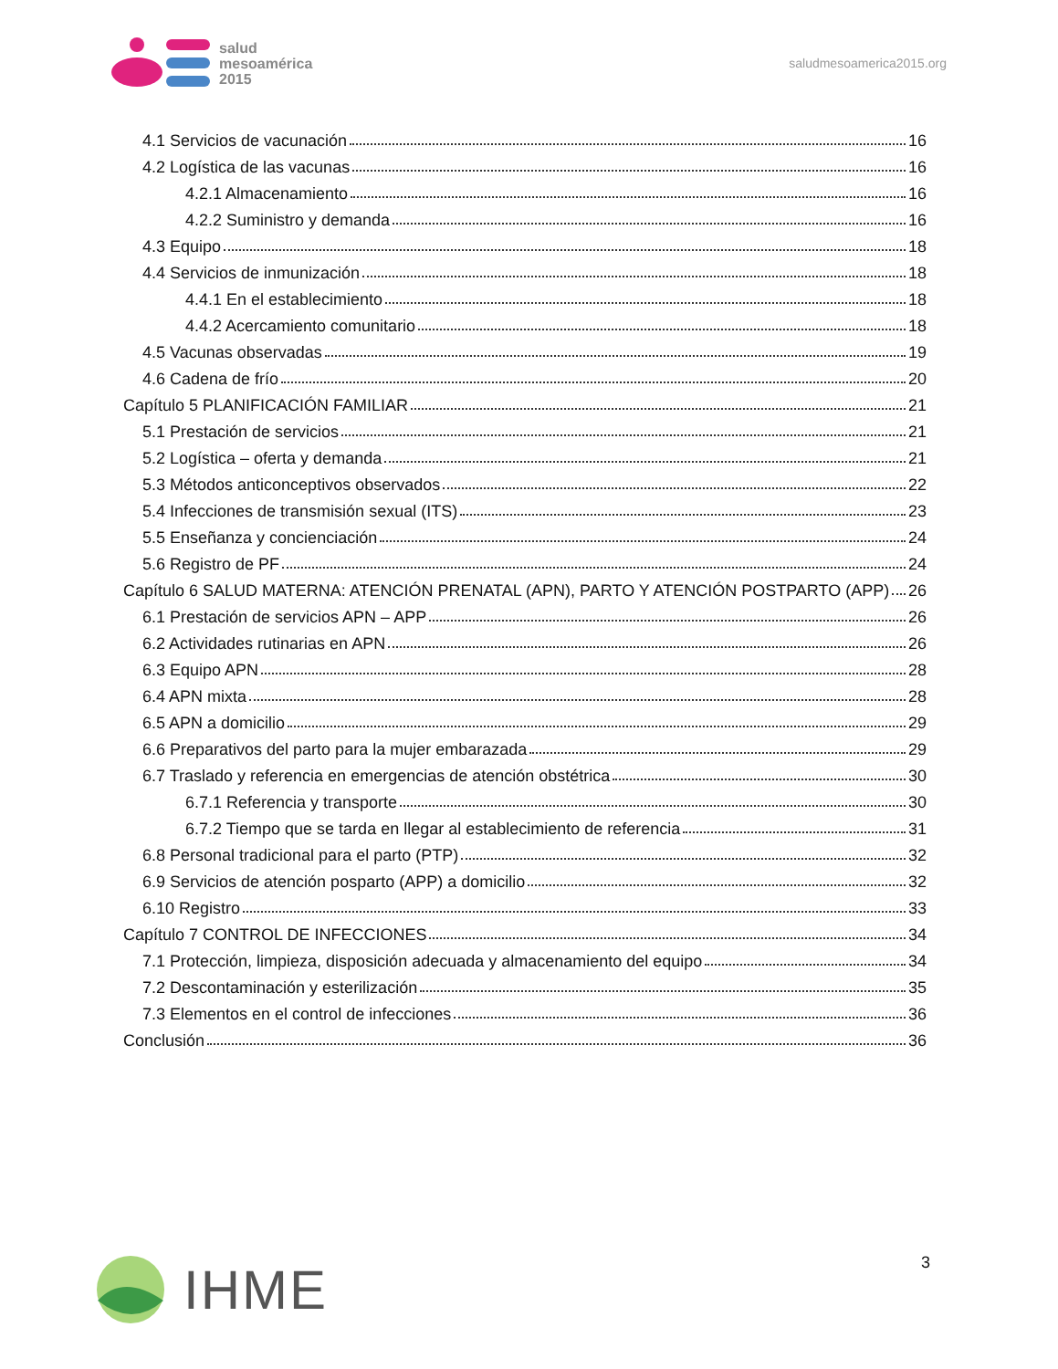salud
mesoamérica
2015
saludmesoamerica2015.org
4.1 Servicios de vacunación 16
4.2 Logística de las vacunas 16
4.2.1 Almacenamiento 16
4.2.2 Suministro y demanda 16
4.3 Equipo 18
4.4 Servicios de inmunización 18
4.4.1 En el establecimiento 18
4.4.2 Acercamiento comunitario 18
4.5 Vacunas observadas 19
4.6 Cadena de frío 20
Capítulo 5 PLANIFICACIÓN FAMILIAR 21
5.1 Prestación de servicios 21
5.2 Logística – oferta y demanda 21
5.3 Métodos anticonceptivos observados 22
5.4 Infecciones de transmisión sexual (ITS) 23
5.5 Enseñanza y concienciación 24
5.6 Registro de PF 24
Capítulo 6 SALUD MATERNA: ATENCIÓN PRENATAL (APN), PARTO Y ATENCIÓN POSTPARTO (APP) 26
6.1 Prestación de servicios APN – APP 26
6.2 Actividades rutinarias en APN 26
6.3 Equipo APN 28
6.4 APN mixta 28
6.5 APN a domicilio 29
6.6 Preparativos del parto para la mujer embarazada 29
6.7 Traslado y referencia en emergencias de atención obstétrica 30
6.7.1 Referencia y transporte 30
6.7.2 Tiempo que se tarda en llegar al establecimiento de referencia 31
6.8 Personal tradicional para el parto (PTP) 32
6.9 Servicios de atención posparto (APP) a domicilio 32
6.10 Registro 33
Capítulo 7 CONTROL DE INFECCIONES 34
7.1 Protección, limpieza, disposición adecuada y almacenamiento del equipo 34
7.2 Descontaminación y esterilización 35
7.3 Elementos en el control de infecciones 36
Conclusión 36
IHME
3